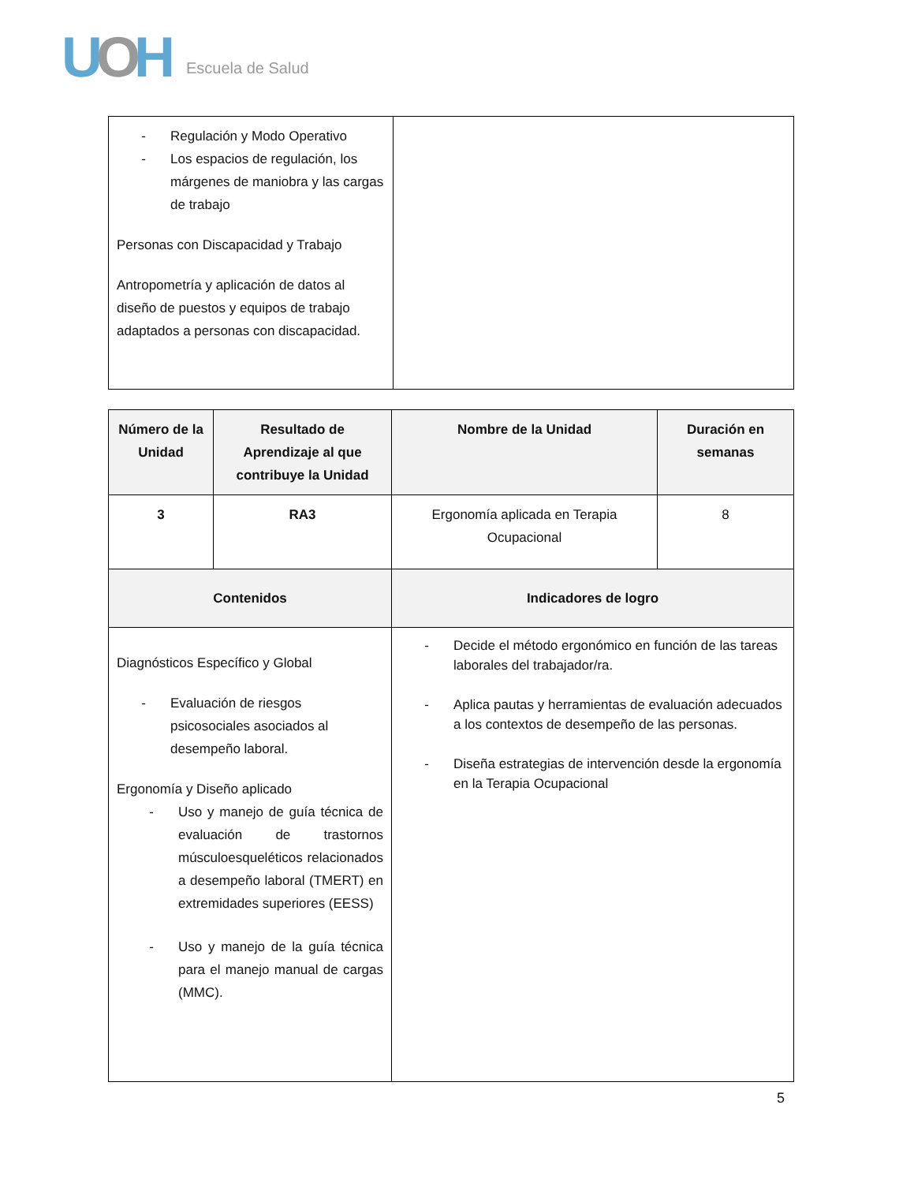UOH
Escuela de Salud
| - Regulación y Modo Operativo - Los espacios de regulación, los márgenes de maniobra y las cargas de trabajo Personas con Discapacidad y Trabajo Antropometría y aplicación de datos al diseño de puestos y equipos de trabajo adaptados a personas con discapacidad. | |
| Número de la Unidad | Resultado de Aprendizaje al que contribuye la Unidad | Nombre de la Unidad | Duración en semanas |
| --- | --- | --- | --- |
| 3 | RA3 | Ergonomía aplicada en Terapia Ocupacional | 8 |
| Contenidos | | Indicadores de logro | |
| Diagnósticos Específico y Global - Evaluación de riesgos psicosociales asociados al desempeño laboral. Ergonomía y Diseño aplicado - Uso y manejo de guía técnica de evaluación de trastornos músculoesqueléticos relacionados a desempeño laboral (TMERT) en extremidades superiores (EESS) - Uso y manejo de la guía técnica para el manejo manual de cargas (MMC). | | - Decide el método ergonómico en función de las tareas laborales del trabajador/ra. - Aplica pautas y herramientas de evaluación adecuados a los contextos de desempeño de las personas. - Diseña estrategias de intervención desde la ergonomía en la Terapia Ocupacional | |
5